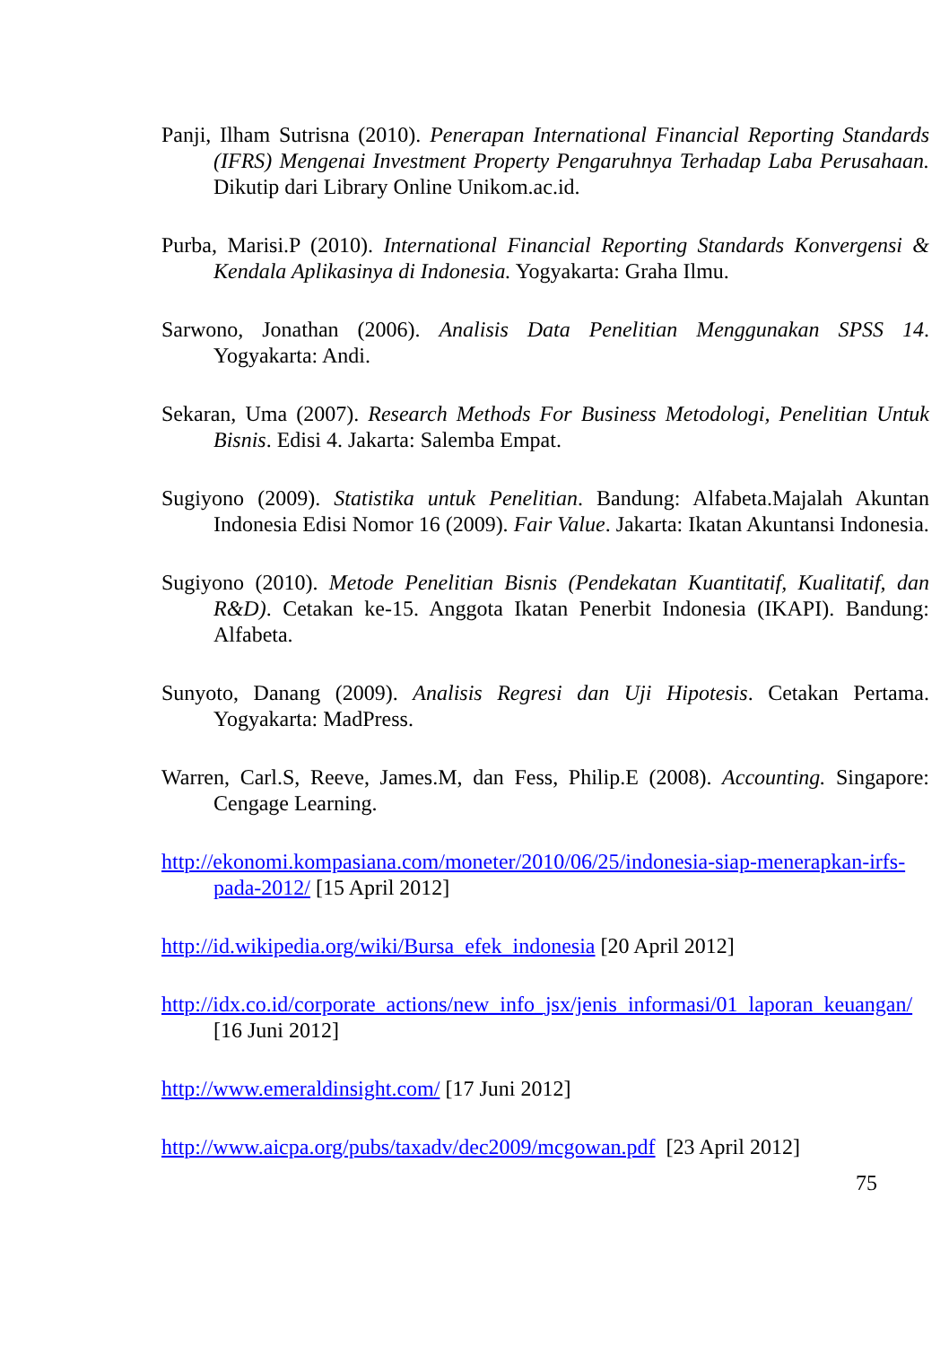Panji, Ilham Sutrisna (2010). Penerapan International Financial Reporting Standards (IFRS) Mengenai Investment Property Pengaruhnya Terhadap Laba Perusahaan. Dikutip dari Library Online Unikom.ac.id.
Purba, Marisi.P (2010). International Financial Reporting Standards Konvergensi & Kendala Aplikasinya di Indonesia. Yogyakarta: Graha Ilmu.
Sarwono, Jonathan (2006). Analisis Data Penelitian Menggunakan SPSS 14. Yogyakarta: Andi.
Sekaran, Uma (2007). Research Methods For Business Metodologi, Penelitian Untuk Bisnis. Edisi 4. Jakarta: Salemba Empat.
Sugiyono (2009). Statistika untuk Penelitian. Bandung: Alfabeta.Majalah Akuntan Indonesia Edisi Nomor 16 (2009). Fair Value. Jakarta: Ikatan Akuntansi Indonesia.
Sugiyono (2010). Metode Penelitian Bisnis (Pendekatan Kuantitatif, Kualitatif, dan R&D). Cetakan ke-15. Anggota Ikatan Penerbit Indonesia (IKAPI). Bandung: Alfabeta.
Sunyoto, Danang (2009). Analisis Regresi dan Uji Hipotesis. Cetakan Pertama. Yogyakarta: MadPress.
Warren, Carl.S, Reeve, James.M, dan Fess, Philip.E (2008). Accounting. Singapore: Cengage Learning.
http://ekonomi.kompasiana.com/moneter/2010/06/25/indonesia-siap-menerapkan-irfs-pada-2012/ [15 April 2012]
http://id.wikipedia.org/wiki/Bursa_efek_indonesia [20 April 2012]
http://idx.co.id/corporate_actions/new_info_jsx/jenis_informasi/01_laporan_keuangan/ [16 Juni 2012]
http://www.emeraldinsight.com/ [17 Juni 2012]
http://www.aicpa.org/pubs/taxadv/dec2009/mcgowan.pdf [23 April 2012]
75